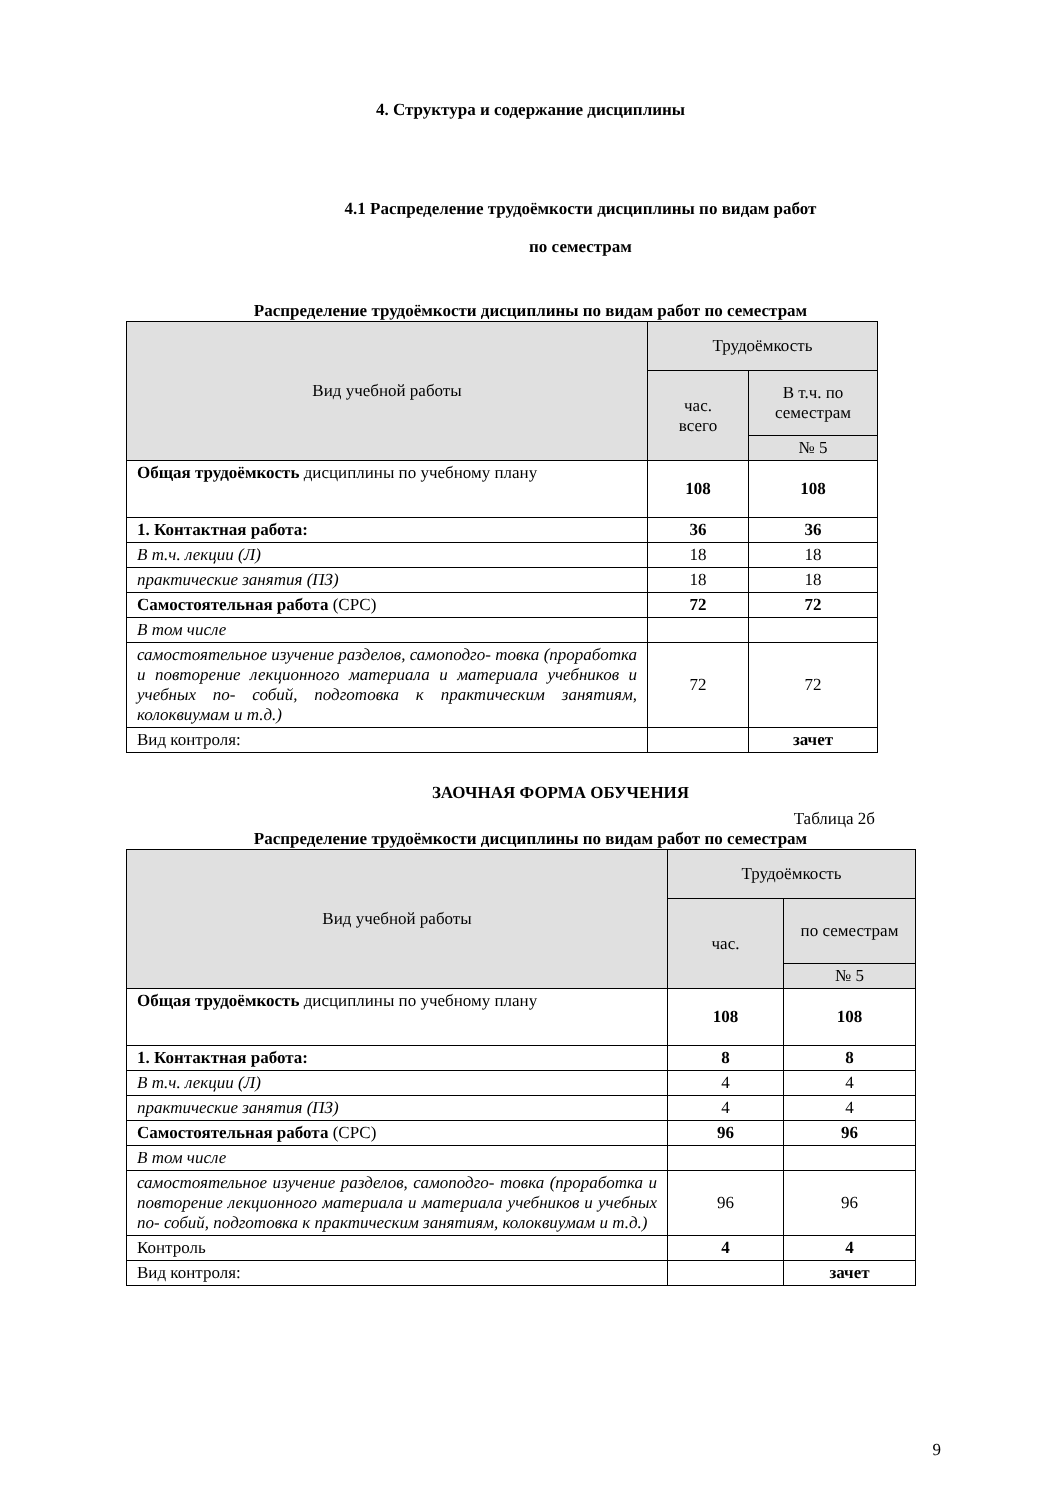4. Структура и содержание дисциплины
4.1 Распределение трудоёмкости дисциплины по видам работ
по семестрам
Распределение трудоёмкости дисциплины по видам работ по семестрам
| Вид учебной работы | Трудоёмкость | |
| | час. всего | В т.ч. по семестрам |
| | | № 5 |
| Общая трудоёмкость дисциплины по учебному плану | 108 | 108 |
| 1. Контактная работа: | 36 | 36 |
| В т.ч. лекции (Л) | 18 | 18 |
| практические занятия (ПЗ) | 18 | 18 |
| Самостоятельная работа (СРС) | 72 | 72 |
| В том числе | | |
| самостоятельное изучение разделов, самоподго- товка (проработка и повторение лекционного материала и материала учебников и учебных по- собий, подготовка к практическим занятиям, колоквиумам и т.д.) | 72 | 72 |
| Вид контроля: | | зачет |
ЗАОЧНАЯ ФОРМА ОБУЧЕНИЯ
Таблица 2б
Распределение трудоёмкости дисциплины по видам работ по семестрам
| Вид учебной работы | Трудоёмкость | |
| | час. | по семестрам |
| | | № 5 |
| Общая трудоёмкость дисциплины по учебному плану | 108 | 108 |
| 1. Контактная работа: | 8 | 8 |
| В т.ч. лекции (Л) | 4 | 4 |
| практические занятия (ПЗ) | 4 | 4 |
| Самостоятельная работа (СРС) | 96 | 96 |
| В том числе | | |
| самостоятельное изучение разделов, самоподго- товка (проработка и повторение лекционного материала и материала учебников и учебных по- собий, подготовка к практическим занятиям, колоквиумам и т.д.) | 96 | 96 |
| Контроль | 4 | 4 |
| Вид контроля: | | зачет |
9